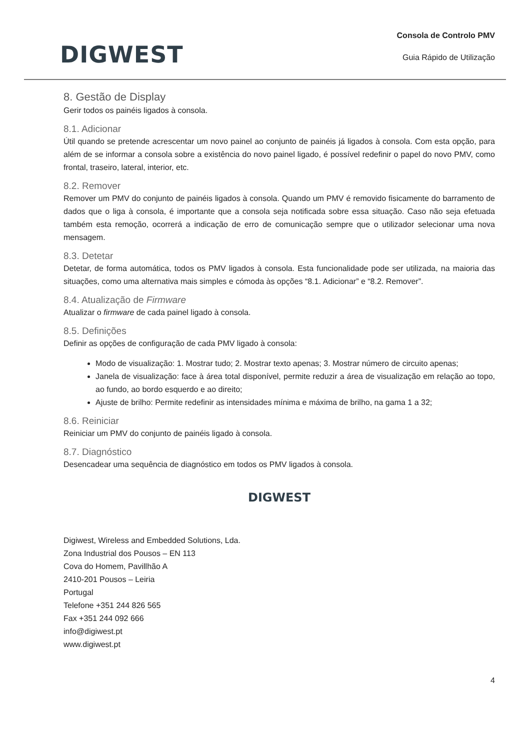DIGWEST
Consola de Controlo PMV
Guia Rápido de Utilização
8. Gestão de Display
Gerir todos os painéis ligados à consola.
8.1. Adicionar
Útil quando se pretende acrescentar um novo painel ao conjunto de painéis já ligados à consola. Com esta opção, para além de se informar a consola sobre a existência do novo painel ligado, é possível redefinir o papel do novo PMV, como frontal, traseiro, lateral, interior, etc.
8.2. Remover
Remover um PMV do conjunto de painéis ligados à consola. Quando um PMV é removido fisicamente do barramento de dados que o liga à consola, é importante que a consola seja notificada sobre essa situação. Caso não seja efetuada também esta remoção, ocorrerá a indicação de erro de comunicação sempre que o utilizador selecionar uma nova mensagem.
8.3. Detetar
Detetar, de forma automática, todos os PMV ligados à consola. Esta funcionalidade pode ser utilizada, na maioria das situações, como uma alternativa mais simples e cómoda às opções “8.1. Adicionar” e “8.2. Remover”.
8.4. Atualização de Firmware
Atualizar o firmware de cada painel ligado à consola.
8.5. Definições
Definir as opções de configuração de cada PMV ligado à consola:
Modo de visualização: 1. Mostrar tudo; 2. Mostrar texto apenas; 3. Mostrar número de circuito apenas;
Janela de visualização: face à área total disponível, permite reduzir a área de visualização em relação ao topo, ao fundo, ao bordo esquerdo e ao direito;
Ajuste de brilho: Permite redefinir as intensidades mínima e máxima de brilho, na gama 1 a 32;
8.6. Reiniciar
Reiniciar um PMV do conjunto de painéis ligado à consola.
8.7. Diagnóstico
Desencadear uma sequência de diagnóstico em todos os PMV ligados à consola.
DIGWEST
Digiwest, Wireless and Embedded Solutions, Lda.
Zona Industrial dos Pousos – EN 113
Cova do Homem, Pavillhão A
2410-201 Pousos – Leiria
Portugal
Telefone +351 244 826 565
Fax +351 244 092 666
info@digiwest.pt
www.digiwest.pt
4